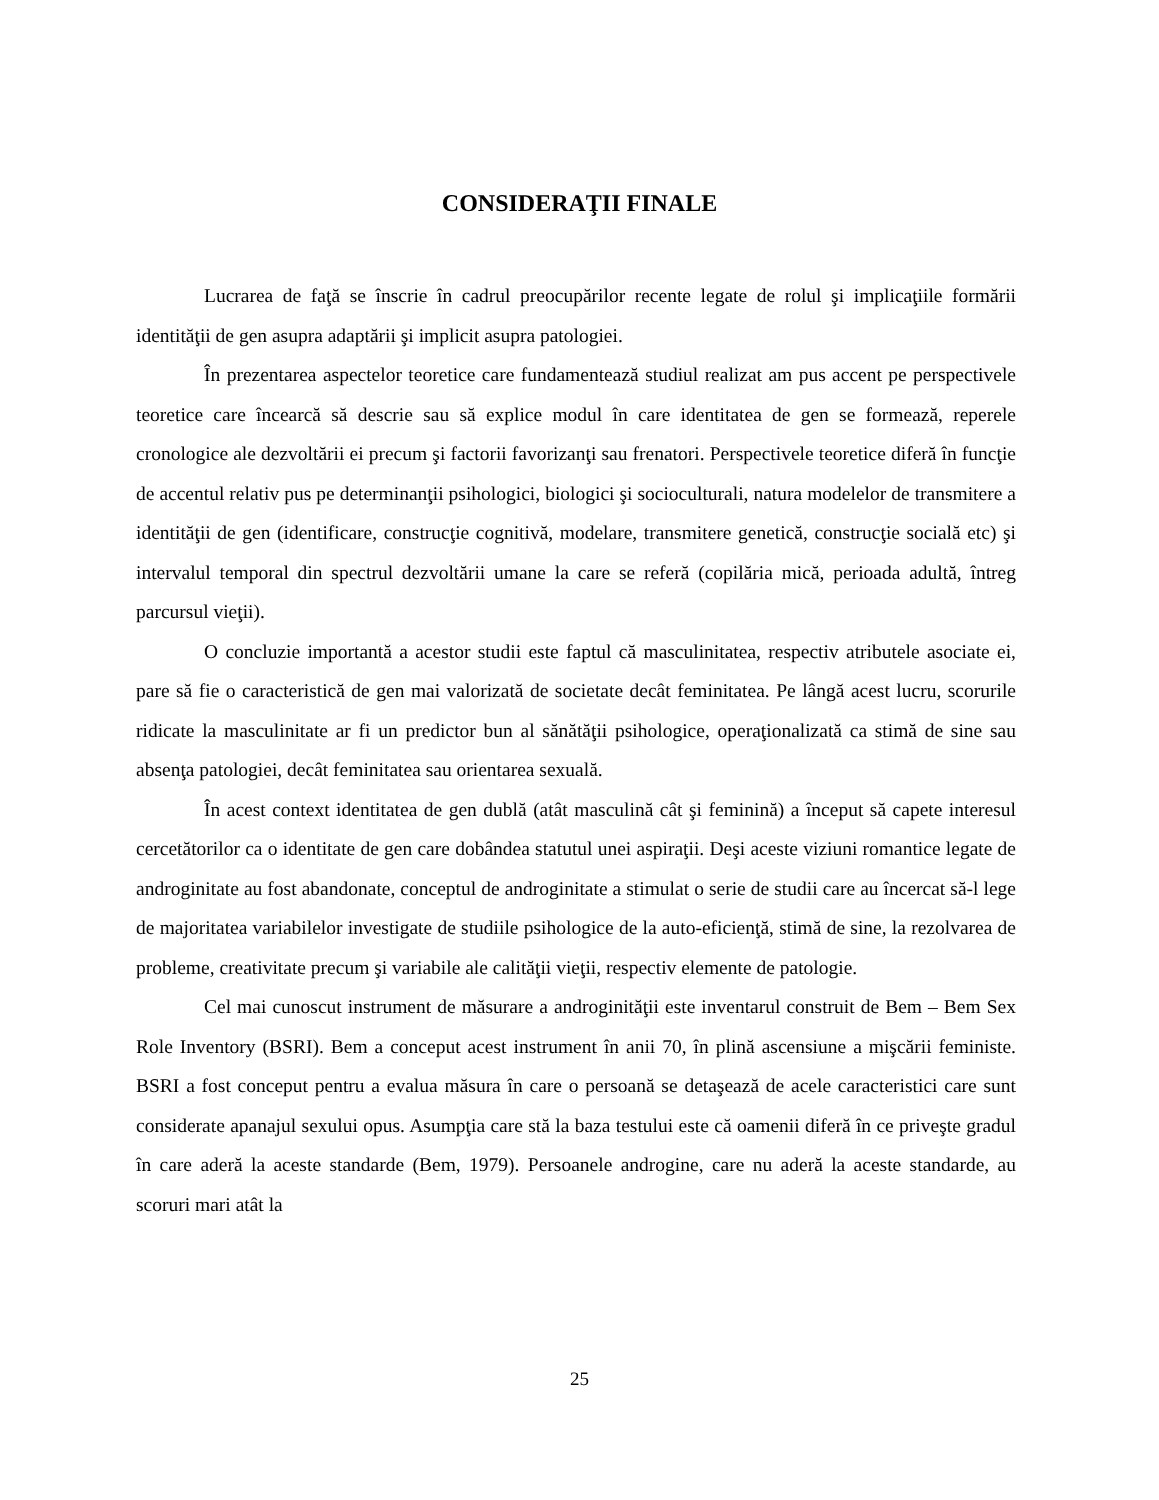CONSIDERAŢII FINALE
Lucrarea de faţă se înscrie în cadrul preocupărilor recente legate de rolul şi implicaţiile formării identităţii de gen asupra adaptării şi implicit asupra patologiei.
În prezentarea aspectelor teoretice care fundamentează studiul realizat am pus accent pe perspectivele teoretice care încearcă să descrie sau să explice modul în care identitatea de gen se formează, reperele cronologice ale dezvoltării ei precum şi factorii favorizanţi sau frenatori. Perspectivele teoretice diferă în funcţie de accentul relativ pus pe determinanţii psihologici, biologici şi socioculturali, natura modelelor de transmitere a identităţii de gen (identificare, construcţie cognitivă, modelare, transmitere genetică, construcţie socială etc) şi intervalul temporal din spectrul dezvoltării umane la care se referă (copilăria mică, perioada adultă, întreg parcursul vieţii).
O concluzie importantă a acestor studii este faptul că masculinitatea, respectiv atributele asociate ei, pare să fie o caracteristică de gen mai valorizată de societate decât feminitatea. Pe lângă acest lucru, scorurile ridicate la masculinitate ar fi un predictor bun al sănătăţii psihologice, operaţionalizată ca stimă de sine sau absenţa patologiei, decât feminitatea sau orientarea sexuală.
În acest context identitatea de gen dublă (atât masculină cât şi feminină) a început să capete interesul cercetătorilor ca o identitate de gen care dobândea statutul unei aspiraţii. Deşi aceste viziuni romantice legate de androginitate au fost abandonate, conceptul de androginitate a stimulat o serie de studii care au încercat să-l lege de majoritatea variabilelor investigate de studiile psihologice de la auto-eficienţă, stimă de sine, la rezolvarea de probleme, creativitate precum şi variabile ale calităţii vieţii, respectiv elemente de patologie.
Cel mai cunoscut instrument de măsurare a androginităţii este inventarul construit de Bem – Bem Sex Role Inventory (BSRI). Bem a conceput acest instrument în anii 70, în plină ascensiune a mişcării feministe. BSRI a fost conceput pentru a evalua măsura în care o persoană se detaşează de acele caracteristici care sunt considerate apanajul sexului opus. Asumpţia care stă la baza testului este că oamenii diferă în ce priveşte gradul în care aderă la aceste standarde (Bem, 1979). Persoanele androgine, care nu aderă la aceste standarde, au scoruri mari atât la
25